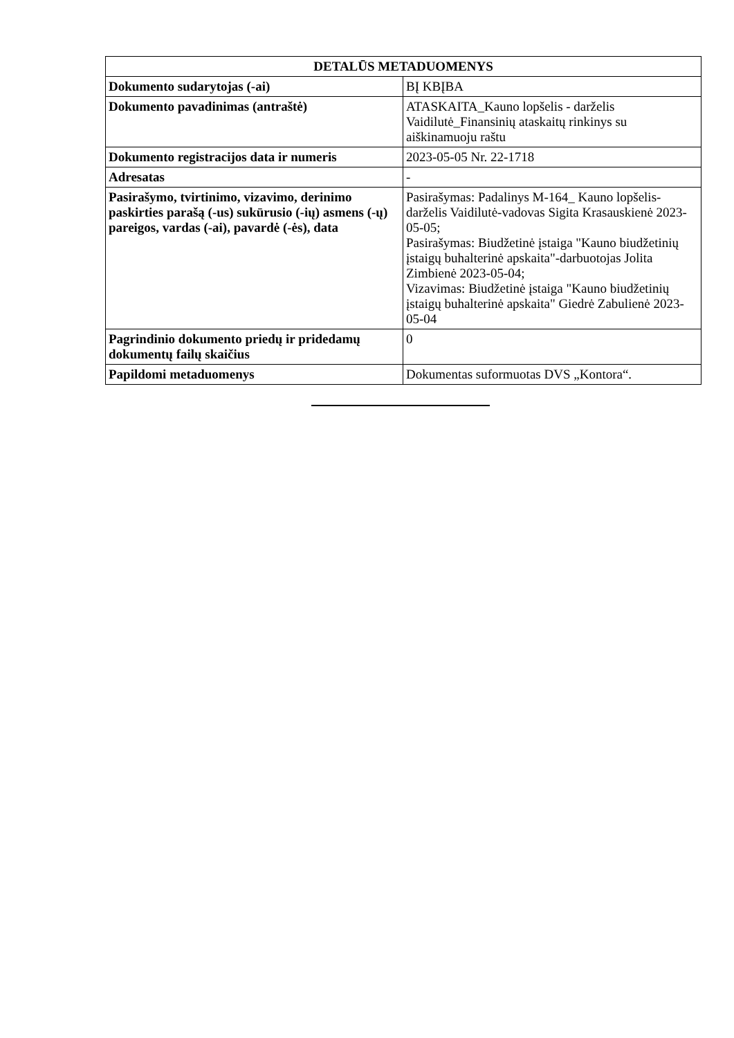| DETALŪS METADUOMENYS | |
| --- | --- |
| Dokumento sudarytojas (-ai) | BĮ KBĮBA |
| Dokumento pavadinimas (antraštė) | ATASKAITA_Kauno lopšelis - darželis Vaidilutė_Finansinių ataskaitų rinkinys su aiškinamuoju raštu |
| Dokumento registracijos data ir numeris | 2023-05-05 Nr. 22-1718 |
| Adresatas | - |
| Pasirašymo, tvirtinimo, vizavimo, derinimo paskirties parašą (-us) sukūrusio (-ių) asmens (-ų) pareigos, vardas (-ai), pavardė (-ės), data | Pasirašymas: Padalinys M-164_ Kauno lopšelis-darželis Vaidilutė-vadovas Sigita Krasauskienė 2023-05-05; Pasirašymas: Biudžetinė įstaiga "Kauno biudžetinių įstaigų buhalterinė apskaita"-darbuotojas Jolita Zimbienė 2023-05-04; Vizavimas: Biudžetinė įstaiga "Kauno biudžetinių įstaigų buhalterinė apskaita" Giedrė Zabulienė 2023-05-04 |
| Pagrindinio dokumento priedų ir pridedamų dokumentų failų skaičius | 0 |
| Papildomi metaduomenys | Dokumentas suformuotas DVS „Kontora“. |